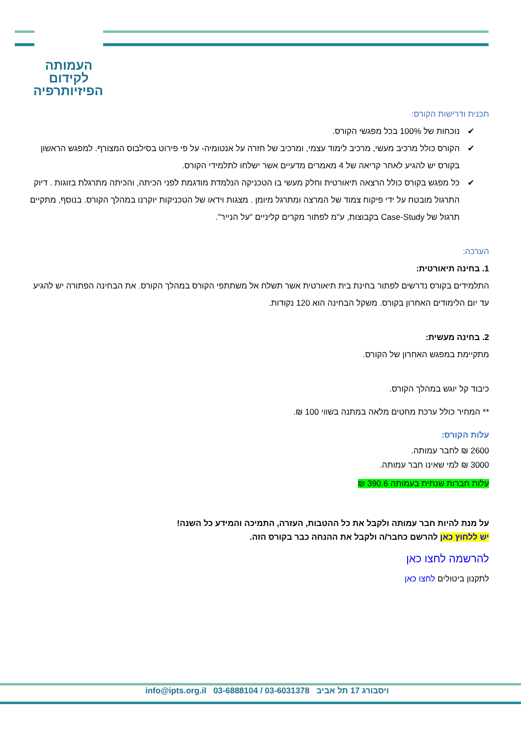העמותה
לקידום
הפיזיותרפיה
תכנית ודרישות הקורס:
✔ נוכחות של 100% בכל מפגשי הקורס.
✔ הקורס כולל מרכיב מעשי, מרכיב לימוד עצמי, ומרכיב של חזרה על אנטומיה- על פי פירוט בסילבוס המצורף. למפגש הראשון בקורס יש להגיע לאחר קריאה של 4 מאמרים מדעיים אשר ישלחו לתלמידי הקורס.
✔ כל מפגש בקורס כולל הרצאה תיאורטית וחלק מעשי בו הטכניקה הנלמדת מודגמת לפני הכיתה, והכיתה מתרגלת בזוגות . דיוק התרגול מובטח על ידי פיקוח צמוד של המרצה ומתרגל מיומן . מצגות וידאו של הטכניקות יוקרנו במהלך הקורס. בנוסף, מתקיים תרגול של Case-Study בקבוצות, ע"מ לפתור מקרים קליניים "על הנייר".
הערכה:
1. בחינה תיאורטית:
התלמידים בקורס נדרשים לפתור בחינת בית תיאורטית אשר תשלח אל משתתפי הקורס במהלך הקורס. את הבחינה הפתורה יש להגיע עד יום הלימודים האחרון בקורס. משקל הבחינה הוא 120 נקודות.
2. בחינה מעשית:
מתקיימת במפגש האחרון של הקורס.
כיבוד קל יוגש במהלך הקורס.
** המחיר כולל ערכת מחטים מלאה במתנה בשווי 100 ₪.
עלות הקורס:
2600 ₪ לחבר עמותה.
3000 ₪ למי שאינו חבר עמותה.
עלות חברות שנתית בעמותה 390.6 ₪
על מנת להיות חבר עמותה ולקבל את כל ההטבות, העזרה, התמיכה והמידע כל השנה!
יש ללחוץ כאן להרשם כחבר/ה ולקבל את ההנחה כבר בקורס הזה.
להרשמה לחצו כאן
לתקנון ביטולים לחצו כאן
ויסבורג 17 תל אביב 03-6031378 / 03-6888104 info@ipts.org.il